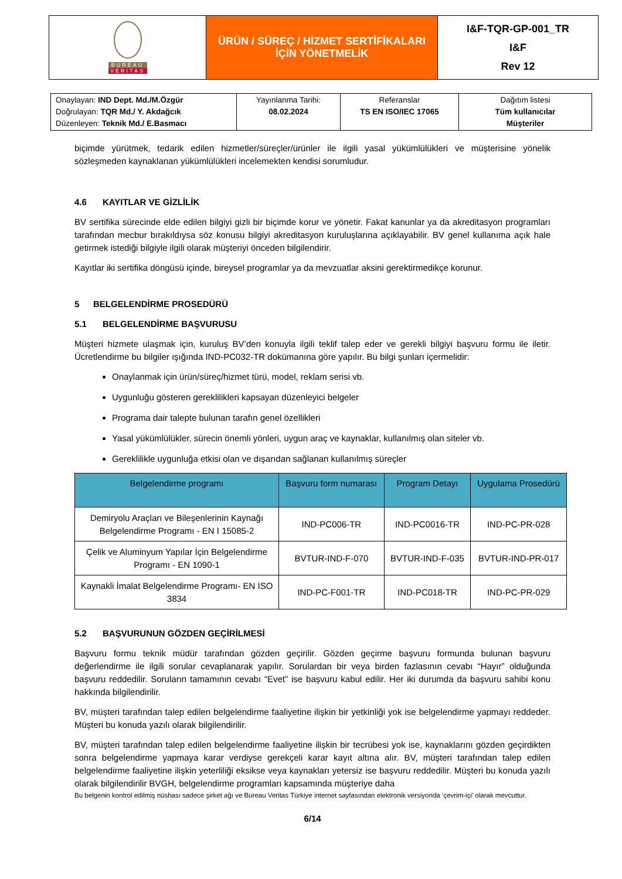| BUREAU VERITAS | ÜRÜN / SÜREÇ / HİZMET SERTİFİKALARI İÇİN YÖNETMELİK | I&F-TQR-GP-001_TR I&F Rev 12 |
| Onaylayan: IND Dept. Md./M.Özgür Doğrulayan: TQR Md./ Y. Akdağcık Düzenleyen: Teknik Md./ E.Basmacı | Yayınlanma Tarihi: 08.02.2024 | Referanslar TS EN ISO/IEC 17065 | Dağıtım listesi Tüm kullanıcılar Müşteriler |
biçimde yürütmek, tedarik edilen hizmetler/süreçler/ürünler ile ilgili yasal yükümlülükleri ve müşterisine yönelik sözleşmeden kaynaklanan yükümlülükleri incelemekten kendisi sorumludur.
4.6 KAYITLAR VE GİZLİLİK
BV sertifika sürecinde elde edilen bilgiyi gizli bir biçimde korur ve yönetir. Fakat kanunlar ya da akreditasyon programları tarafından mecbur bırakıldıysa söz konusu bilgiyi akreditasyon kuruluşlarına açıklayabilir. BV genel kullanıma açık hale getirmek istediği bilgiyle ilgili olarak müşteriyi önceden bilgilendirir.
Kayıtlar iki sertifika döngüsü içinde, bireysel programlar ya da mevzuatlar aksini gerektirmedikçe korunur.
5 BELGELENDİRME PROSEDÜRÜ
5.1 BELGELENDİRME BAŞVURUSU
Müşteri hizmete ulaşmak için, kuruluş BV’den konuyla ilgili teklif talep eder ve gerekli bilgiyi başvuru formu ile iletir. Ücretlendirme bu bilgiler ışığında IND-PC032-TR dokümanına göre yapılır. Bu bilgi şunları içermelidir:
Onaylanmak için ürün/süreç/hizmet türü, model, reklam serisi vb.
Uygunluğu gösteren gereklilikleri kapsayan düzenleyici belgeler
Programa dair talepte bulunan tarafın genel özellikleri
Yasal yükümlülükler, sürecin önemli yönleri, uygun araç ve kaynaklar, kullanılmış olan siteler vb.
Gereklilikle uygunluğa etkisi olan ve dışarıdan sağlanan kullanılmış süreçler
| Belgelendirme programı | Başvuru form numarası | Program Detayı | Uygulama Prosedürü |
| --- | --- | --- | --- |
| Demiryolu Araçları ve Bileşenlerinin Kaynağı Belgelendirme Programı - EN I 15085-2 | IND-PC006-TR | IND-PC0016-TR | IND-PC-PR-028 |
| Çelik ve Aluminyum Yapılar İçin Belgelendirme Programı - EN 1090-1 | BVTUR-IND-F-070 | BVTUR-IND-F-035 | BVTUR-IND-PR-017 |
| Kaynakli İmalat Belgelendirme Programı- EN ISO 3834 | IND-PC-F001-TR | IND-PC018-TR | IND-PC-PR-029 |
5.2 BAŞVURUNUN GÖZDEN GEÇİRİLMESİ
Başvuru formu teknik müdür tarafından gözden geçirilir. Gözden geçirme başvuru formunda bulunan başvuru değerlendirme ile ilgili sorular cevaplanarak yapılır. Sorulardan bir veya birden fazlasının cevabı “Hayır” olduğunda başvuru reddedilir. Soruların tamamının cevabı “Evet” ise başvuru kabul edilir. Her iki durumda da başvuru sahibi konu hakkında bilgilendirilir.
BV, müşteri tarafından talep edilen belgelendirme faaliyetine ilişkin bir yetkinliği yok ise belgelendirme yapmayı reddeder. Müşteri bu konuda yazılı olarak bilgilendirilir.
BV, müşteri tarafından talep edilen belgelendirme faaliyetine ilişkin bir tecrübesi yok ise, kaynaklarını gözden geçirdikten sonra belgelendirme yapmaya karar verdiyse gerekçeli karar kayıt altına alır. BV, müşteri tarafından talep edilen belgelendirme faaliyetine ilişkin yeterliliği eksikse veya kaynakları yetersiz ise başvuru reddedilir. Müşteri bu konuda yazılı olarak bilgilendirilir BVGH, belgelendirme programları kapsamında müşteriye daha
Bu belgenin kontrol edilmiş nüshası sadece şirket ağı ve Bureau Veritas Türkiye internet sayfasından elektronik versiyonda ‘çevrim-içi’ olarak mevcuttur.
6/14